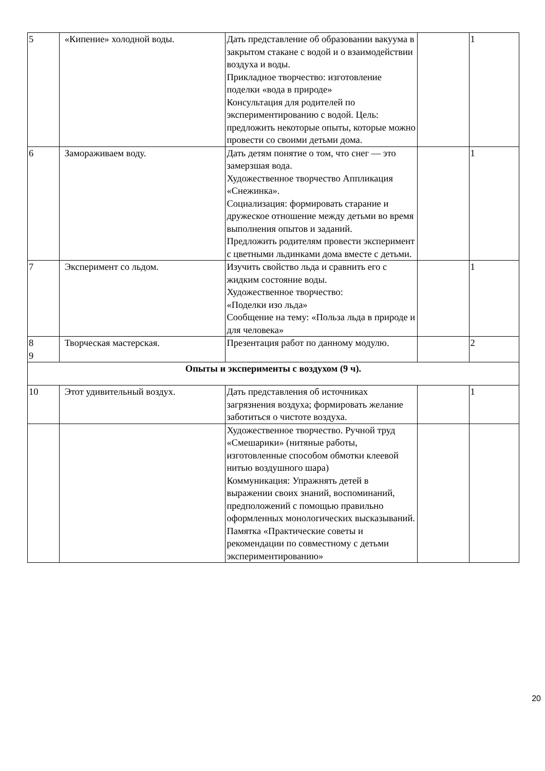| 5 | «Кипение» холодной воды. | Дать представление об образовании вакуума в закрытом стакане с водой и о взаимодействии воздуха и воды. Прикладное творчество: изготовление поделки «вода в природе» Консультация для родителей по экспериментированию с водой. Цель: предложить некоторые опыты, которые можно провести со своими детьми дома. | | 1 |
| 6 | Замораживаем воду. | Дать детям понятие о том, что снег — это замерзшая вода. Художественное творчество Аппликация «Снежинка». Социализация: формировать старание и дружеское отношение между детьми во время выполнения опытов и заданий. Предложить родителям провести эксперимент с цветными льдинками дома вместе с детьми. | | 1 |
| 7 | Эксперимент со льдом. | Изучить свойство льда и сравнить его с жидким состояние воды. Художественное творчество: «Поделки изо льда» Сообщение на тему: «Польза льда в природе и для человека» | | 1 |
| 8 9 | Творческая мастерская. | Презентация работ по данному модулю. | | 2 |
| Опыты и эксперименты с воздухом (9 ч). | | | | |
| 10 | Этот удивительный воздух. | Дать представления об источниках загрязнения воздуха; формировать желание заботиться о чистоте воздуха. | | 1 |
| | | Художественное творчество. Ручной труд «Смешарики» (нитяные работы, изготовленные способом обмотки клеевой нитью воздушного шара) Коммуникация: Упражнять детей в выражении своих знаний, воспоминаний, предположений с помощью правильно оформленных монологических высказываний. Памятка «Практические советы и рекомендации по совместному с детьми экспериментированию» | | |
20